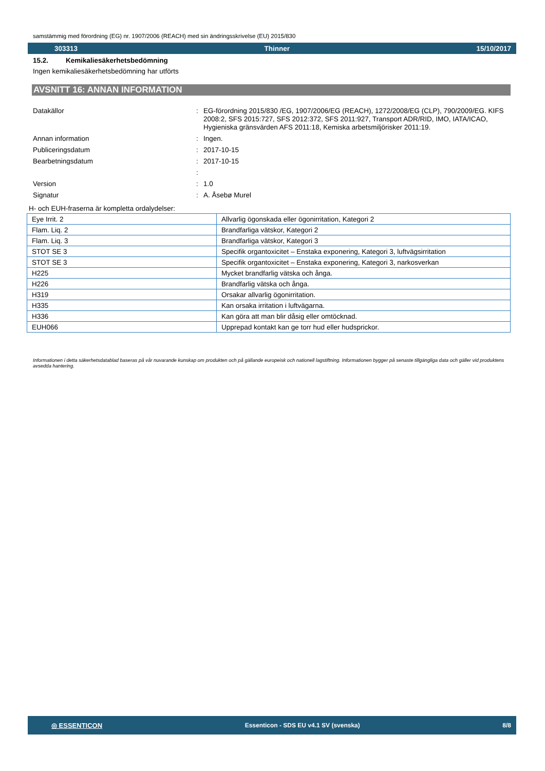samstämmig med förordning (EG) nr. 1907/2006 (REACH) med sin ändringsskrivelse (EU) 2015/830
303313 Thinner 15/10/2017
15.2. Kemikaliesäkerhetsbedömning
Ingen kemikaliesäkerhetsbedömning har utförts
AVSNITT 16: ANNAN INFORMATION
Datakällor
:
EG-förordning 2015/830 /EG, 1907/2006/EG (REACH), 1272/2008/EG (CLP), 790/2009/EG. KIFS 2008:2, SFS 2015:727, SFS 2012:372, SFS 2011:927, Transport ADR/RID, IMO, IATA/ICAO, Hygieniska gränsvärden AFS 2011:18, Kemiska arbetsmiljörisker 2011:19.
Annan information
:
Ingen.
Publiceringsdatum
:
2017-10-15
Bearbetningsdatum
:
2017-10-15
:
Version
:
1.0
Signatur
:
A. Åsebø Murel
H- och EUH-fraserna är kompletta ordalydelser:
| Eye Irrit. 2 | Allvarlig ögonskada eller ögonirritation, Kategori 2 |
| Flam. Liq. 2 | Brandfarliga vätskor, Kategori 2 |
| Flam. Liq. 3 | Brandfarliga vätskor, Kategori 3 |
| STOT SE 3 | Specifik organtoxicitet – Enstaka exponering, Kategori 3, luftvägsirritation |
| STOT SE 3 | Specifik organtoxicitet – Enstaka exponering, Kategori 3, narkosverkan |
| H225 | Mycket brandfarlig vätska och ånga. |
| H226 | Brandfarlig vätska och ånga. |
| H319 | Orsakar allvarlig ögonirritation. |
| H335 | Kan orsaka irritation i luftvägarna. |
| H336 | Kan göra att man blir dåsig eller omtöcknad. |
| EUH066 | Upprepad kontakt kan ge torr hud eller hudsprickor. |
Informationen i detta säkerhetsdatablad baseras på vår nuvarande kunskap om produkten och på gällande europeisk och nationell lagstiftning. Informationen bygger på senaste tillgängliga data och gäller vid produktens avsedda hantering.
◎ ESSENTICON Essenticon - SDS EU v4.1 SV (svenska) 8/8